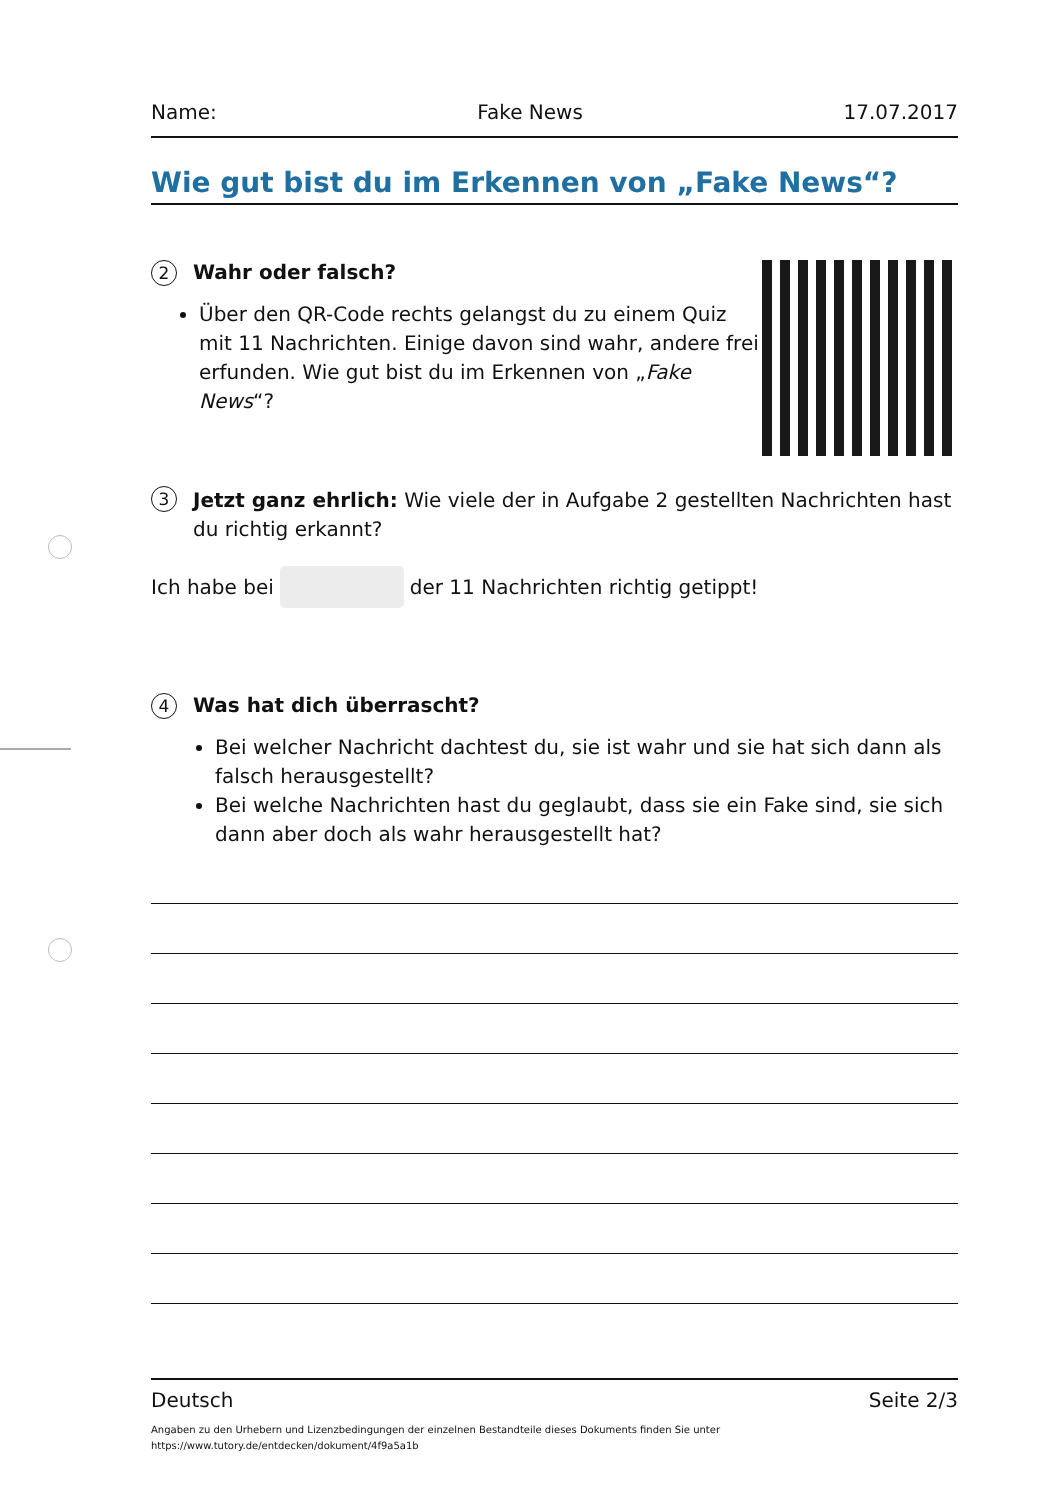Name: Fake News 17.07.2017
Wie gut bist du im Erkennen von „Fake News“?
2
Wahr oder falsch?
Über den QR-Code rechts gelangst du zu einem Quiz mit 11 Nachrichten. Einige davon sind wahr, andere frei erfunden. Wie gut bist du im Erkennen von „Fake News“?
3
Jetzt ganz ehrlich: Wie viele der in Aufgabe 2 gestellten Nachrichten hast du richtig erkannt?
Ich habe bei der 11 Nachrichten richtig getippt!
4
Was hat dich überrascht?
Bei welcher Nachricht dachtest du, sie ist wahr und sie hat sich dann als falsch herausgestellt?
Bei welche Nachrichten hast du geglaubt, dass sie ein Fake sind, sie sich dann aber doch als wahr herausgestellt hat?
Deutsch Seite 2/3
Angaben zu den Urhebern und Lizenzbedingungen der einzelnen Bestandteile dieses Dokuments finden Sie unter
https://www.tutory.de/entdecken/dokument/4f9a5a1b